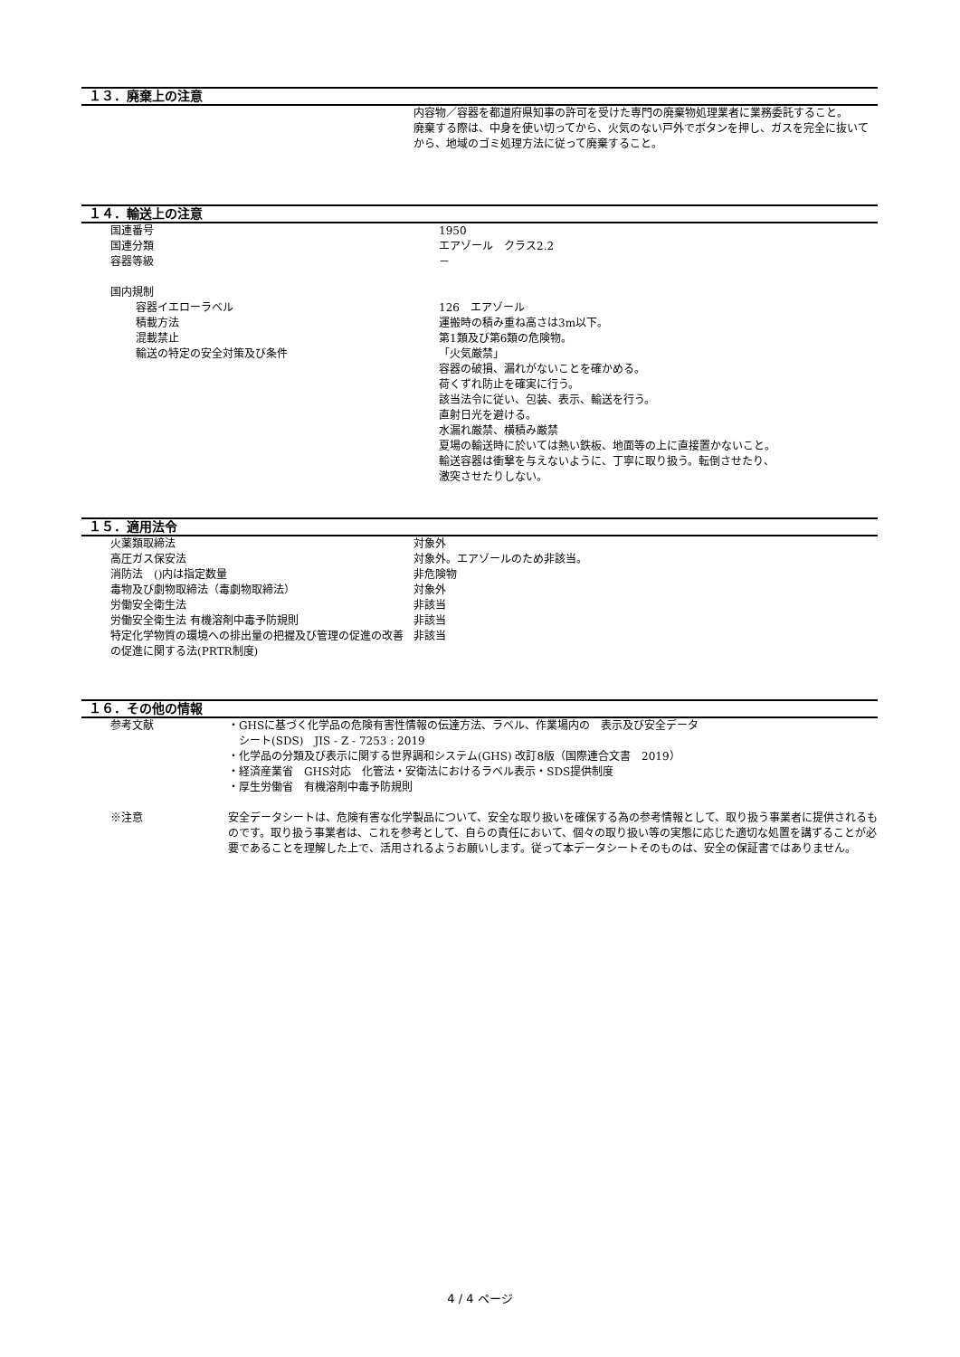１３．廃棄上の注意
| | 内容物／容器を都道府県知事の許可を受けた専門の廃棄物処理業者に業務委託すること。 廃棄する際は、中身を使い切ってから、火気のない戸外でボタンを押し、ガスを完全に抜いてから、地域のゴミ処理方法に従って廃棄すること。 |
１４．輸送上の注意
| 国連番号 | 1950 |
| 国連分類 | エアゾール クラス2.2 |
| 容器等級 | － |
| 国内規制 | |
| 容器イエローラベル | 126 エアゾール |
| 積載方法 | 運搬時の積み重ね高さは3m以下。 |
| 混載禁止 | 第1類及び第6類の危険物。 |
| 輸送の特定の安全対策及び条件 | 「火気厳禁」 容器の破損、漏れがないことを確かめる。 荷くずれ防止を確実に行う。 該当法令に従い、包装、表示、輸送を行う。 直射日光を避ける。 水漏れ厳禁、横積み厳禁 夏場の輸送時に於いては熱い鉄板、地面等の上に直接置かないこと。 輸送容器は衝撃を与えないように、丁寧に取り扱う。転倒させたり、 激突させたりしない。 |
１５．適用法令
| 火薬類取締法 | 対象外 |
| 高圧ガス保安法 | 対象外。エアゾールのため非該当。 |
| 消防法 ()内は指定数量 | 非危険物 |
| 毒物及び劇物取締法（毒劇物取締法） | 対象外 |
| 労働安全衛生法 | 非該当 |
| 労働安全衛生法 有機溶剤中毒予防規則 | 非該当 |
| 特定化学物質の環境への排出量の把握及び管理の促進の改善の促進に関する法(PRTR制度) | 非該当 |
１６．その他の情報
| 参考文献 | ・GHSに基づく化学品の危険有害性情報の伝達方法、ラベル、作業場内の 表示及び安全データ シート(SDS) JIS - Z - 7253 : 2019 ・化学品の分類及び表示に関する世界調和システム(GHS) 改訂8版（国際連合文書 2019） ・経済産業省 GHS対応 化管法・安衛法におけるラベル表示・SDS提供制度 ・厚生労働省 有機溶剤中毒予防規則 |
| ※注意 | 安全データシートは、危険有害な化学製品について、安全な取り扱いを確保する為の参考情報として、取り扱う事業者に提供されるものです。取り扱う事業者は、これを参考として、自らの責任において、個々の取り扱い等の実態に応じた適切な処置を講ずることが必要であることを理解した上で、活用されるようお願いします。従って本データシートそのものは、安全の保証書ではありません。 |
4 / 4 ページ